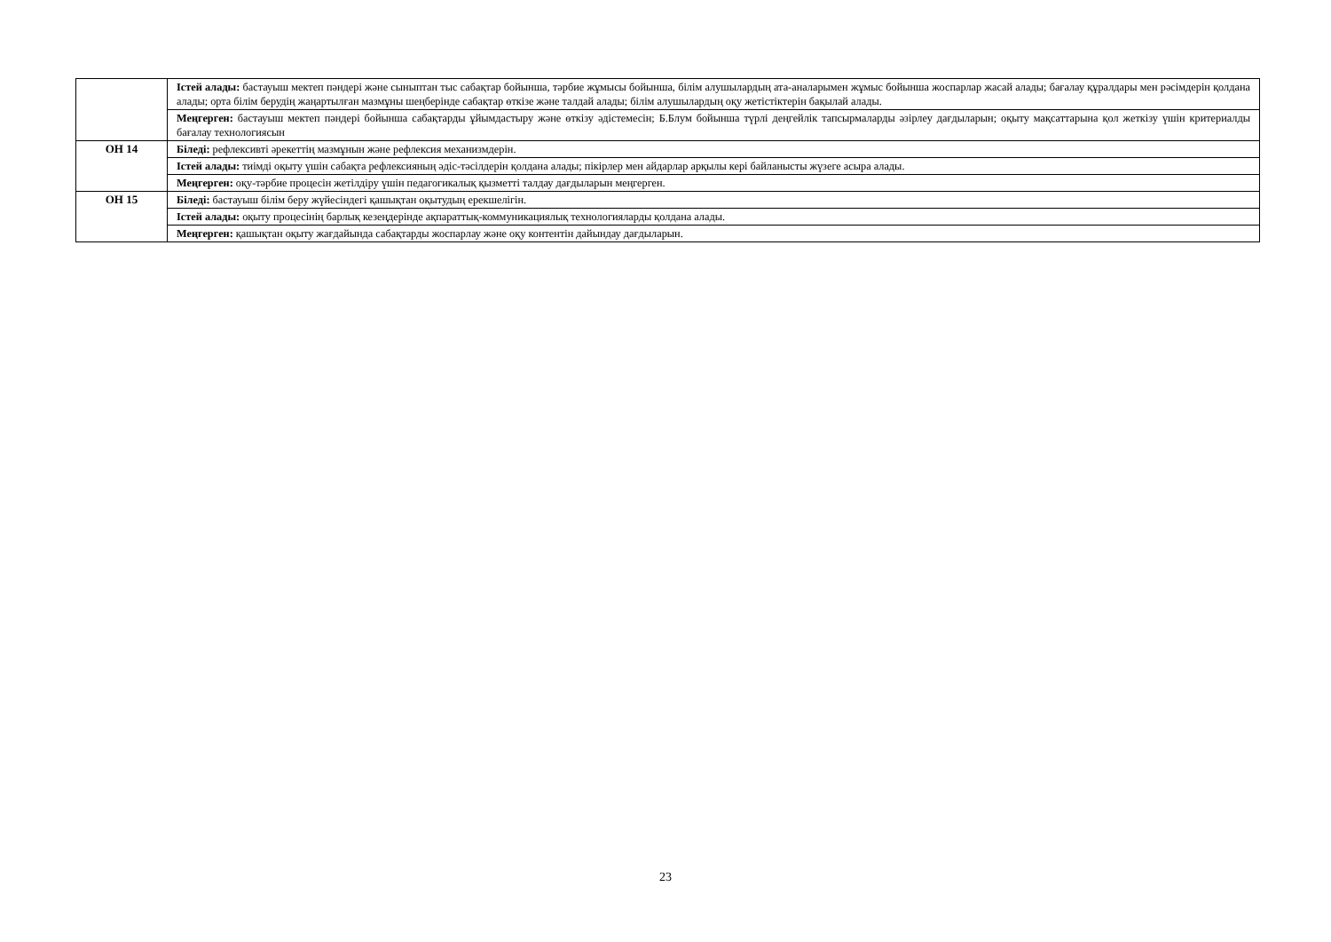| | Істей алады: бастауыш мектеп пәндері және сыныптан тыс сабақтар бойынша, тәрбие жұмысы бойынша, білім алушылардың ата-аналарымен жұмыс бойынша жоспарлар жасай алады; бағалау құралдары мен рәсімдерін қолдана алады; орта білім берудің жаңартылған мазмұны шеңберінде сабақтар өткізе және талдай алады; білім алушылардың оқу жетістіктерін бақылай алады. |
| | Меңгерген: бастауыш мектеп пәндері бойынша сабақтарды ұйымдастыру және өткізу әдістемесін; Б.Блум бойынша түрлі деңгейлік тапсырмаларды әзірлеу дағдыларын; оқыту мақсаттарына қол жеткізу үшін критериалды бағалау технологиясын |
| ОН 14 | Біледі: рефлексивті әрекеттің мазмұнын және рефлексия механизмдерін. |
| | Істей алады: тиімді оқыту үшін сабақта рефлексияның әдіс-тәсілдерін қолдана алады; пікірлер мен айдарлар арқылы кері байланысты жүзеге асыра алады. |
| | Меңгерген: оқу-тәрбие процесін жетілдіру үшін педагогикалық қызметті талдау дағдыларын меңгерген. |
| ОН 15 | Біледі: бастауыш білім беру жүйесіндегі қашықтан оқытудың ерекшелігін. |
| | Істей алады: оқыту процесінің барлық кезеңдерінде ақпараттық-коммуникациялық технологияларды қолдана алады. |
| | Меңгерген: қашықтан оқыту жағдайында сабақтарды жоспарлау және оқу контентін дайындау дағдыларын. |
23